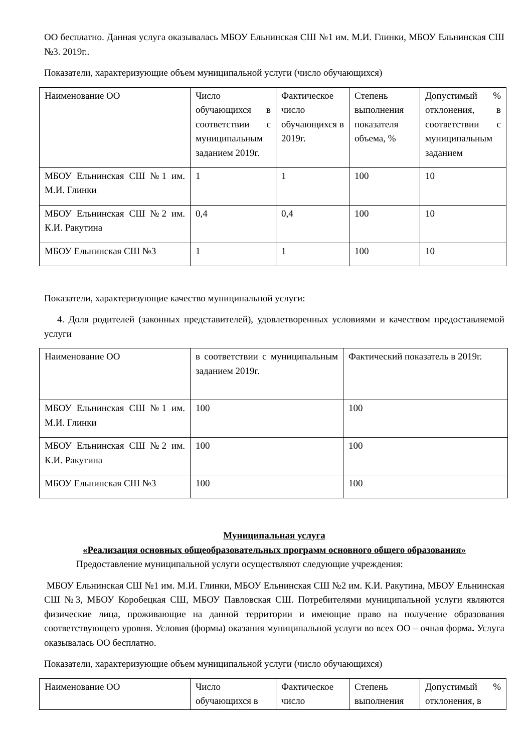ОО бесплатно. Данная услуга оказывалась МБОУ Ельнинская СШ №1 им. М.И. Глинки, МБОУ Ельнинская СШ №3. 2019г..
Показатели, характеризующие объем муниципальной услуги (число обучающихся)
| Наименование ОО | Число обучающихся в соответствии с муниципальным заданием 2019г. | Фактическое число обучающихся в 2019г. | Степень выполнения показателя объема, % | Допустимый % отклонения, в соответствии с муниципальным заданием |
| МБОУ Ельнинская СШ №1 им. М.И. Глинки | 1 | 1 | 100 | 10 |
| МБОУ Ельнинская СШ №2 им. К.И. Ракутина | 0,4 | 0,4 | 100 | 10 |
| МБОУ Ельнинская СШ №3 | 1 | 1 | 100 | 10 |
Показатели, характеризующие качество муниципальной услуги:
4. Доля родителей (законных представителей), удовлетворенных условиями и качеством предоставляемой услуги
| Наименование ОО | в соответствии с муниципальным заданием 2019г. | Фактический показатель в 2019г. |
| МБОУ Ельнинская СШ №1 им. М.И. Глинки | 100 | 100 |
| МБОУ Ельнинская СШ №2 им. К.И. Ракутина | 100 | 100 |
| МБОУ Ельнинская СШ №3 | 100 | 100 |
Муниципальная услуга
«Реализация основных общеобразовательных программ основного общего образования»
Предоставление муниципальной услуги осуществляют следующие учреждения:
МБОУ Ельнинская СШ №1 им. М.И. Глинки, МБОУ Ельнинская СШ №2 им. К.И. Ракутина, МБОУ Ельнинская СШ №3, МБОУ Коробецкая СШ, МБОУ Павловская СШ. Потребителями муниципальной услуги являются физические лица, проживающие на данной территории и имеющие право на получение образования соответствующего уровня. Условия (формы) оказания муниципальной услуги во всех ОО – очная форма. Услуга оказывалась ОО бесплатно.
Показатели, характеризующие объем муниципальной услуги (число обучающихся)
| Наименование ОО | Число обучающихся в | Фактическое число | Степень выполнения | Допустимый % отклонения, в |